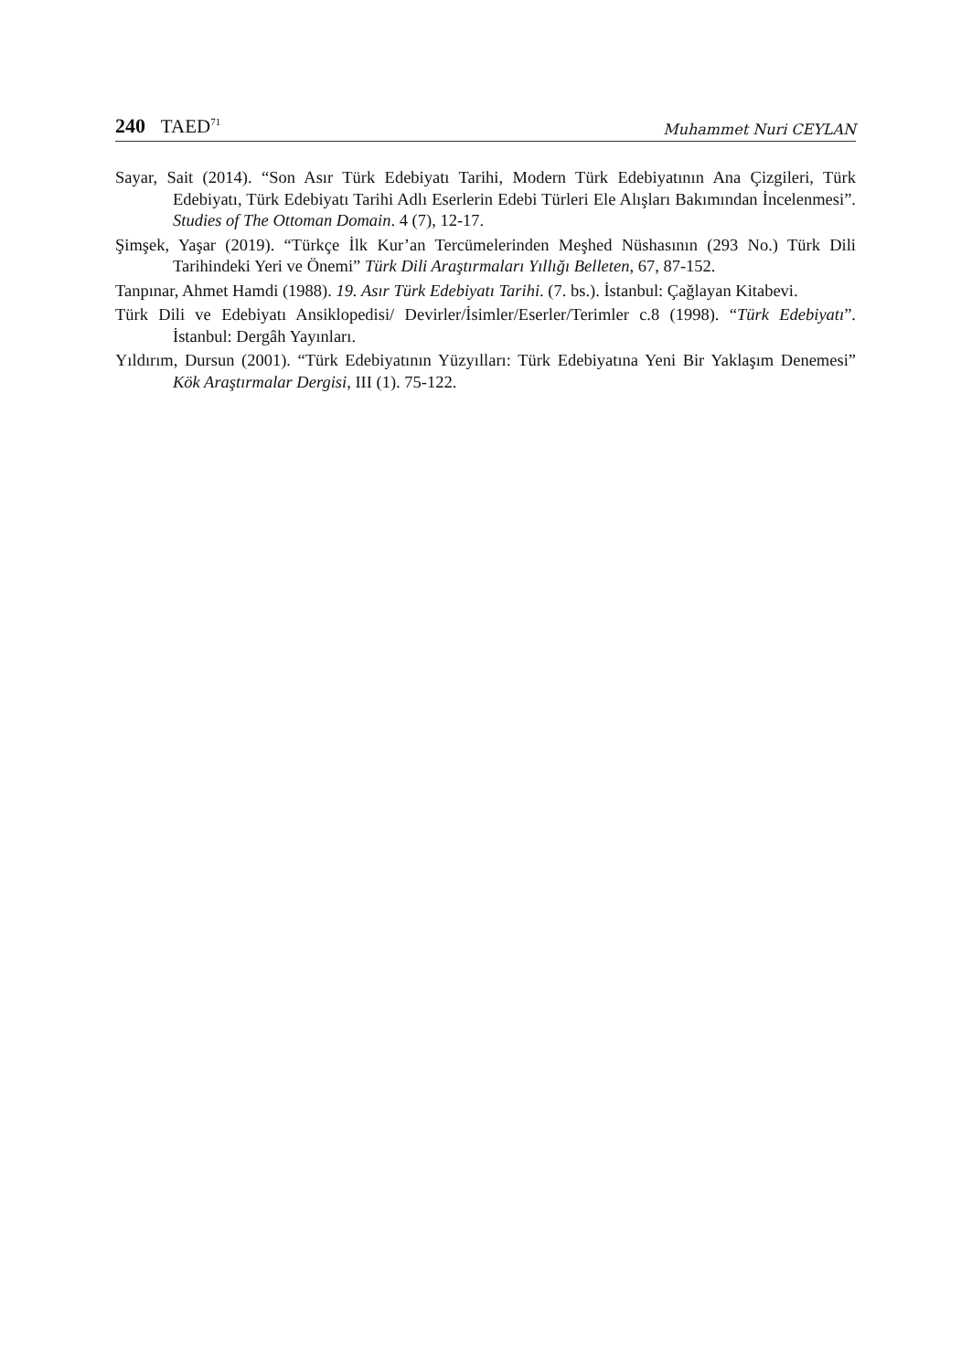240 TAED<sup>71</sup>
Muhammet Nuri CEYLAN
Sayar, Sait (2014). “Son Asır Türk Edebiyatı Tarihi, Modern Türk Edebiyatının Ana Çizgileri, Türk Edebiyatı, Türk Edebiyatı Tarihi Adlı Eserlerin Edebi Türleri Ele Alışları Bakımından İncelenmesi”. Studies of The Ottoman Domain. 4 (7), 12-17.
Şimşek, Yaşar (2019). “Türkçe İlk Kur’an Tercümelerinden Meşhed Nüshasının (293 No.) Türk Dili Tarihindeki Yeri ve Önemi” Türk Dili Araştırmaları Yıllığı Belleten, 67, 87-152.
Tanpınar, Ahmet Hamdi (1988). 19. Asır Türk Edebiyatı Tarihi. (7. bs.). İstanbul: Çağlayan Kitabevi.
Türk Dili ve Edebiyatı Ansiklopedisi/ Devirler/İsimler/Eserler/Terimler c.8 (1998). “Türk Edebiyatı”. İstanbul: Dergâh Yayınları.
Yıldırım, Dursun (2001). “Türk Edebiyatının Yüzyılları: Türk Edebiyatına Yeni Bir Yaklaşım Denemesi” Kök Araştırmalar Dergisi, III (1). 75-122.